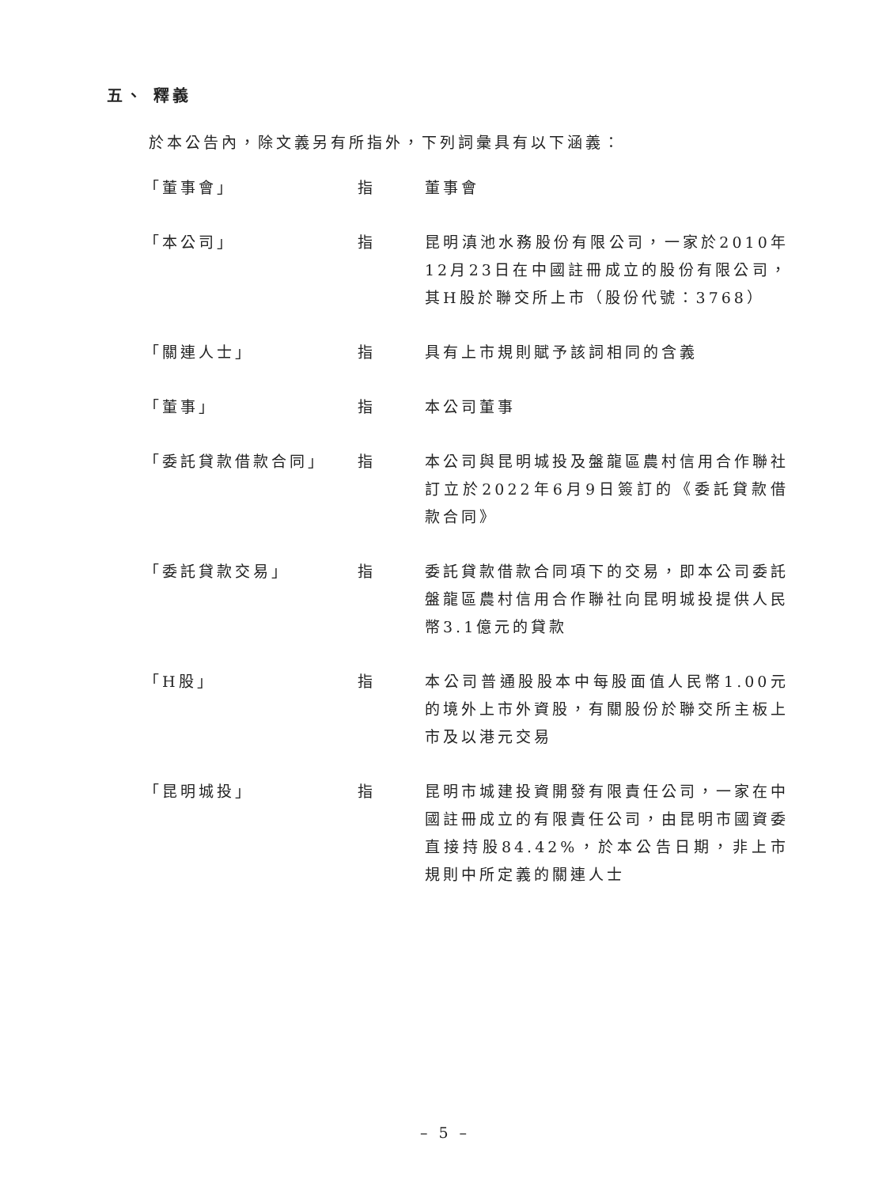五、 釋義
於本公告內，除文義另有所指外，下列詞彙具有以下涵義：
| 「董事會」 | 指 | 董事會 |
| 「本公司」 | 指 | 昆明滇池水務股份有限公司，一家於2010年12月23日在中國註冊成立的股份有限公司，其H股於聯交所上市（股份代號：3768） |
| 「關連人士」 | 指 | 具有上市規則賦予該詞相同的含義 |
| 「董事」 | 指 | 本公司董事 |
| 「委託貸款借款合同」 | 指 | 本公司與昆明城投及盤龍區農村信用合作聯社訂立於2022年6月9日簽訂的《委託貸款借款合同》 |
| 「委託貸款交易」 | 指 | 委託貸款借款合同項下的交易，即本公司委託盤龍區農村信用合作聯社向昆明城投提供人民幣3.1億元的貸款 |
| 「H股」 | 指 | 本公司普通股股本中每股面值人民幣1.00元的境外上市外資股，有關股份於聯交所主板上市及以港元交易 |
| 「昆明城投」 | 指 | 昆明市城建投資開發有限責任公司，一家在中國註冊成立的有限責任公司，由昆明市國資委直接持股84.42%，於本公告日期，非上市規則中所定義的關連人士 |
– 5 –